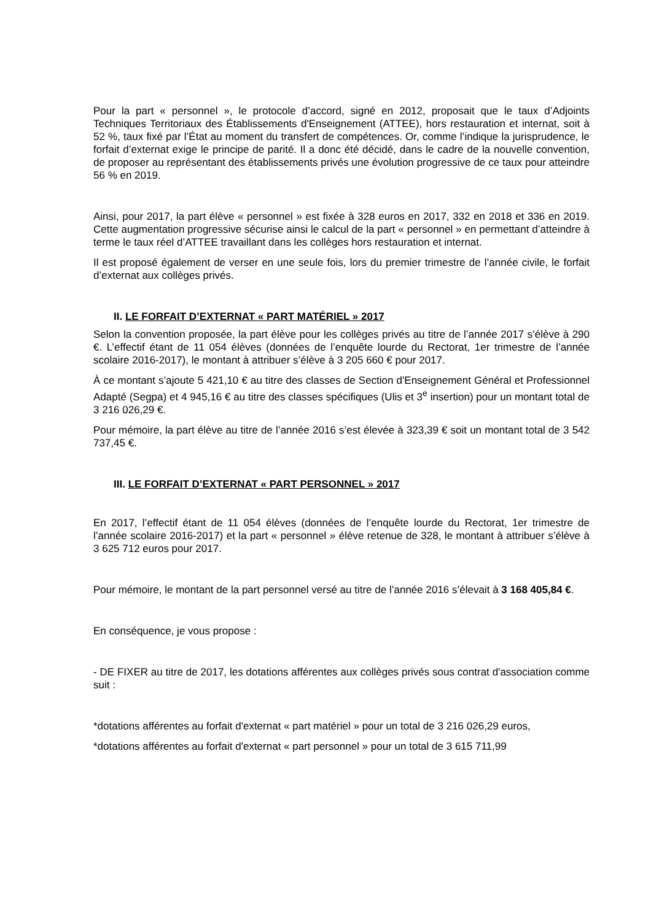Pour la part « personnel », le protocole d’accord, signé en 2012, proposait que le taux d’Adjoints Techniques Territoriaux des Établissements d'Enseignement (ATTEE), hors restauration et internat, soit à 52 %, taux fixé par l’État au moment du transfert de compétences. Or, comme l’indique la jurisprudence, le forfait d’externat exige le principe de parité. Il a donc été décidé, dans le cadre de la nouvelle convention, de proposer au représentant des établissements privés une évolution progressive de ce taux pour atteindre 56 % en 2019.
Ainsi, pour 2017, la part élève « personnel » est fixée à 328 euros en 2017, 332 en 2018 et 336 en 2019. Cette augmentation progressive sécurise ainsi le calcul de la part « personnel » en permettant d’atteindre à terme le taux réel d’ATTEE travaillant dans les collèges hors restauration et internat.
Il est proposé également de verser en une seule fois, lors du premier trimestre de l’année civile, le forfait d’externat aux collèges privés.
II. LE FORFAIT D’EXTERNAT « PART MATÉRIEL » 2017
Selon la convention proposée, la part élève pour les collèges privés au titre de l’année 2017 s’élève à 290 €. L’effectif étant de 11 054 élèves (données de l’enquête lourde du Rectorat, 1er trimestre de l’année scolaire 2016-2017), le montant à attribuer s’élève à 3 205 660 € pour 2017.
À ce montant s’ajoute 5 421,10 € au titre des classes de Section d'Enseignement Général et Professionnel Adapté (Segpa) et 4 945,16 € au titre des classes spécifiques (Ulis et 3<sup>e</sup> insertion) pour un montant total de 3 216 026,29 €.
Pour mémoire, la part élève au titre de l’année 2016 s’est élevée à 323,39 € soit un montant total de 3 542 737,45 €.
III. LE FORFAIT D’EXTERNAT « PART PERSONNEL » 2017
En 2017, l’effectif étant de 11 054 élèves (données de l’enquête lourde du Rectorat, 1er trimestre de l’année scolaire 2016-2017) et la part « personnel » élève retenue de 328, le montant à attribuer s’élève à 3 625 712 euros pour 2017.
Pour mémoire, le montant de la part personnel versé au titre de l’année 2016 s’élevait à 3 168 405,84 €.
En conséquence, je vous propose :
- DE FIXER au titre de 2017, les dotations afférentes aux collèges privés sous contrat d'association comme suit :
*dotations afférentes au forfait d'externat « part matériel » pour un total de 3 216 026,29 euros,
*dotations afférentes au forfait d'externat « part personnel » pour un total de 3 615 711,99